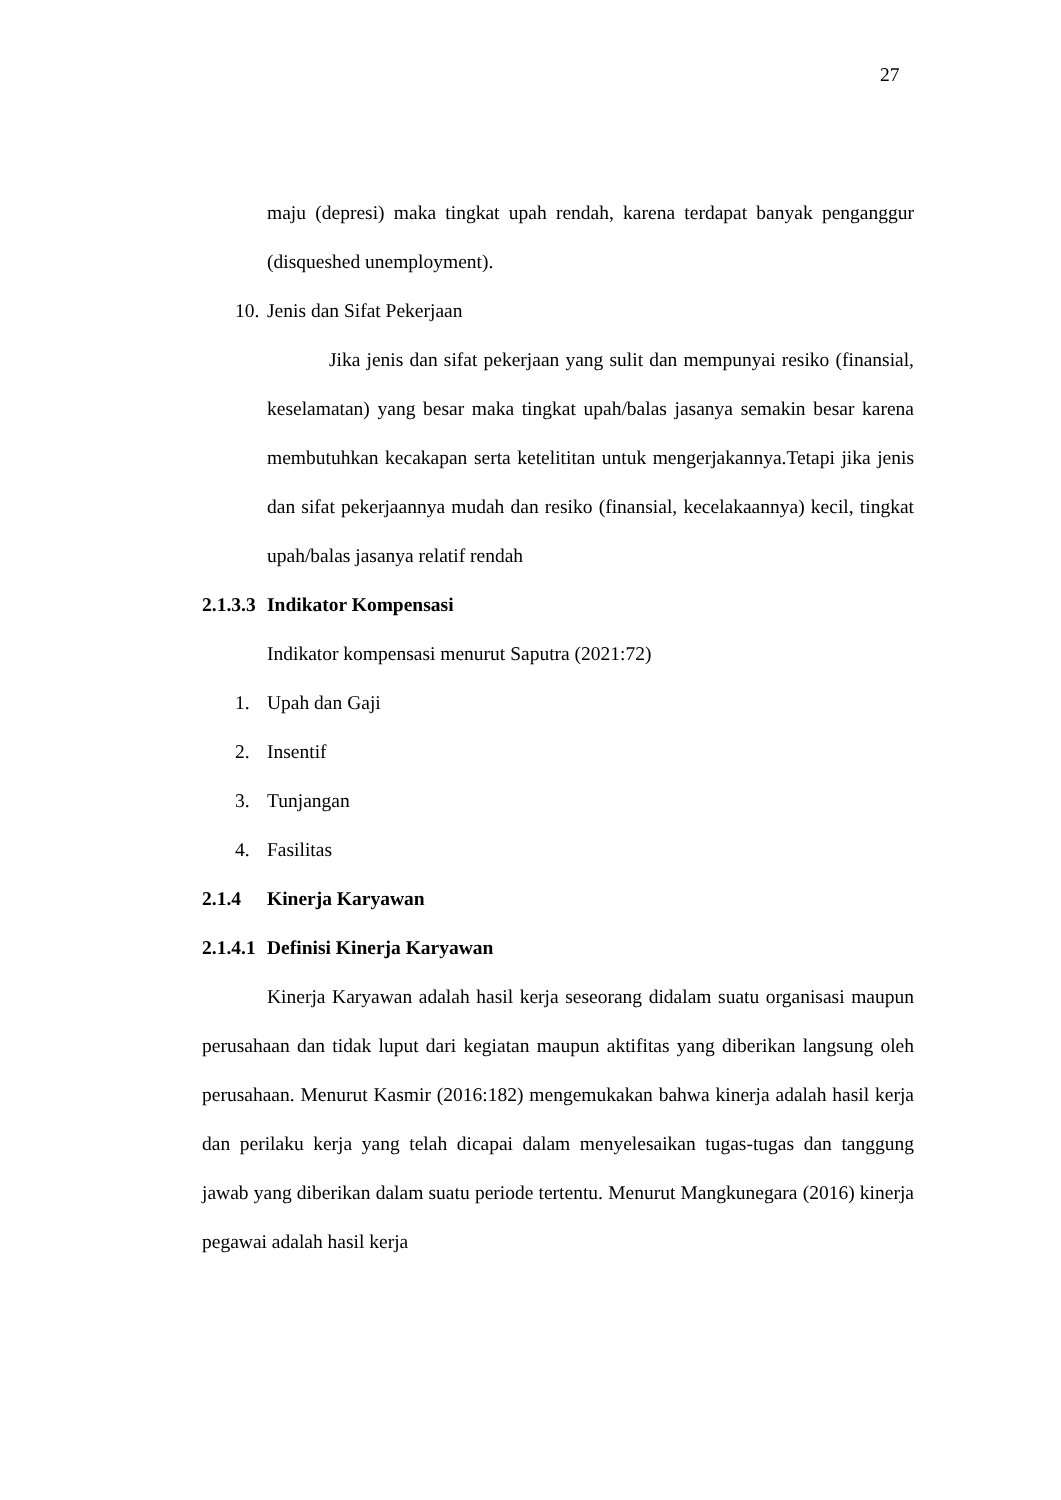27
maju (depresi) maka tingkat upah rendah, karena terdapat banyak penganggur (disqueshed unemployment).
10. Jenis dan Sifat Pekerjaan
Jika jenis dan sifat pekerjaan yang sulit dan mempunyai resiko (finansial, keselamatan) yang besar maka tingkat upah/balas jasanya semakin besar karena membutuhkan kecakapan serta ketelititan untuk mengerjakannya.Tetapi jika jenis dan sifat pekerjaannya mudah dan resiko (finansial, kecelakaannya) kecil, tingkat upah/balas jasanya relatif rendah
2.1.3.3 Indikator Kompensasi
Indikator kompensasi menurut Saputra (2021:72)
1. Upah dan Gaji
2. Insentif
3. Tunjangan
4. Fasilitas
2.1.4 Kinerja Karyawan
2.1.4.1 Definisi Kinerja Karyawan
Kinerja Karyawan adalah hasil kerja seseorang didalam suatu organisasi maupun perusahaan dan tidak luput dari kegiatan maupun aktifitas yang diberikan langsung oleh perusahaan. Menurut Kasmir (2016:182) mengemukakan bahwa kinerja adalah hasil kerja dan perilaku kerja yang telah dicapai dalam menyelesaikan tugas-tugas dan tanggung jawab yang diberikan dalam suatu periode tertentu. Menurut Mangkunegara (2016) kinerja pegawai adalah hasil kerja